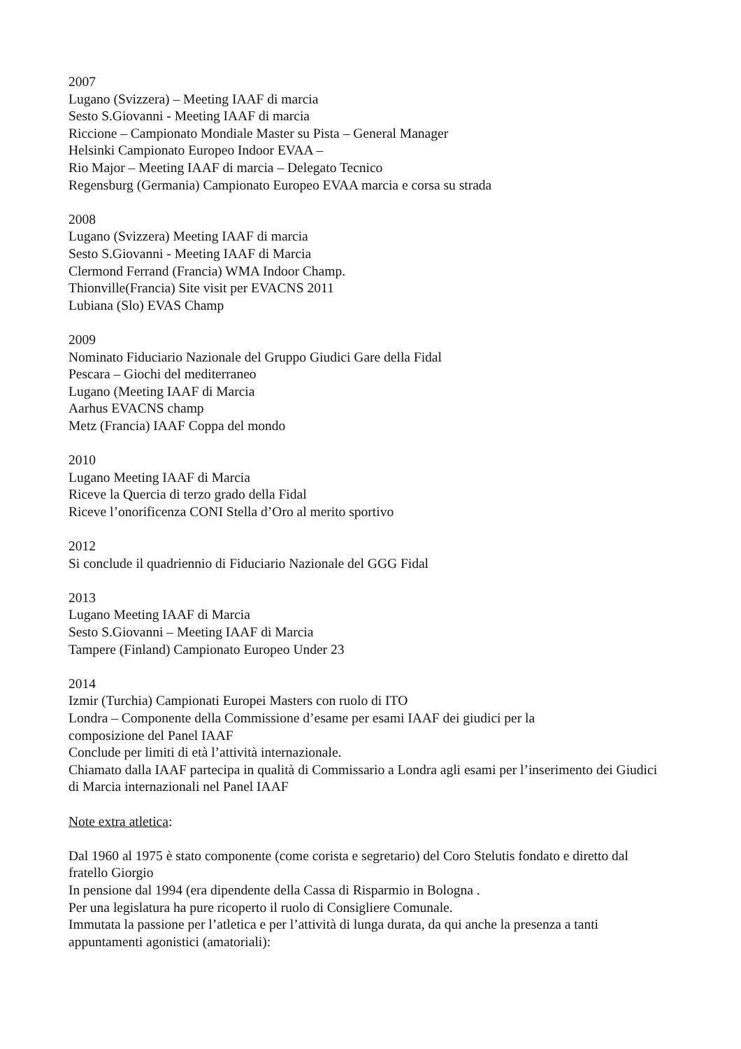2007
Lugano (Svizzera) – Meeting IAAF di marcia
Sesto S.Giovanni - Meeting IAAF di marcia
Riccione – Campionato Mondiale Master su Pista – General Manager
Helsinki Campionato Europeo Indoor EVAA –
Rio Major – Meeting IAAF di marcia – Delegato Tecnico
Regensburg (Germania) Campionato Europeo EVAA marcia e corsa su strada
2008
Lugano (Svizzera) Meeting IAAF di marcia
Sesto S.Giovanni - Meeting IAAF di Marcia
Clermond Ferrand (Francia) WMA Indoor Champ.
Thionville(Francia) Site visit per EVACNS 2011
Lubiana (Slo) EVAS Champ
2009
Nominato Fiduciario Nazionale del Gruppo Giudici Gare della Fidal
Pescara – Giochi del mediterraneo
Lugano (Meeting IAAF di Marcia
Aarhus EVACNS champ
Metz (Francia) IAAF Coppa del mondo
2010
Lugano Meeting IAAF di Marcia
Riceve la Quercia di terzo grado della Fidal
Riceve l’onorificenza CONI Stella d’Oro al merito sportivo
2012
Si conclude il quadriennio di Fiduciario Nazionale del GGG Fidal
2013
Lugano Meeting IAAF di Marcia
Sesto S.Giovanni – Meeting IAAF di Marcia
Tampere (Finland) Campionato Europeo Under 23
2014
Izmir (Turchia) Campionati Europei Masters con ruolo di ITO
Londra – Componente della Commissione d’esame per esami IAAF dei giudici per la
composizione del Panel IAAF
Conclude per limiti di età l’attività internazionale.
Chiamato dalla IAAF partecipa in qualità di Commissario a Londra agli esami per l’inserimento dei Giudici di Marcia internazionali nel Panel IAAF
Note extra atletica:
Dal 1960 al 1975 è stato componente (come corista e segretario) del Coro Stelutis fondato e diretto dal fratello Giorgio
In pensione dal 1994 (era dipendente della Cassa di Risparmio in Bologna .
Per una legislatura ha pure ricoperto il ruolo di Consigliere Comunale.
Immutata la passione per l’atletica e per l’attività di lunga durata, da qui anche la presenza a tanti appuntamenti agonistici (amatoriali):